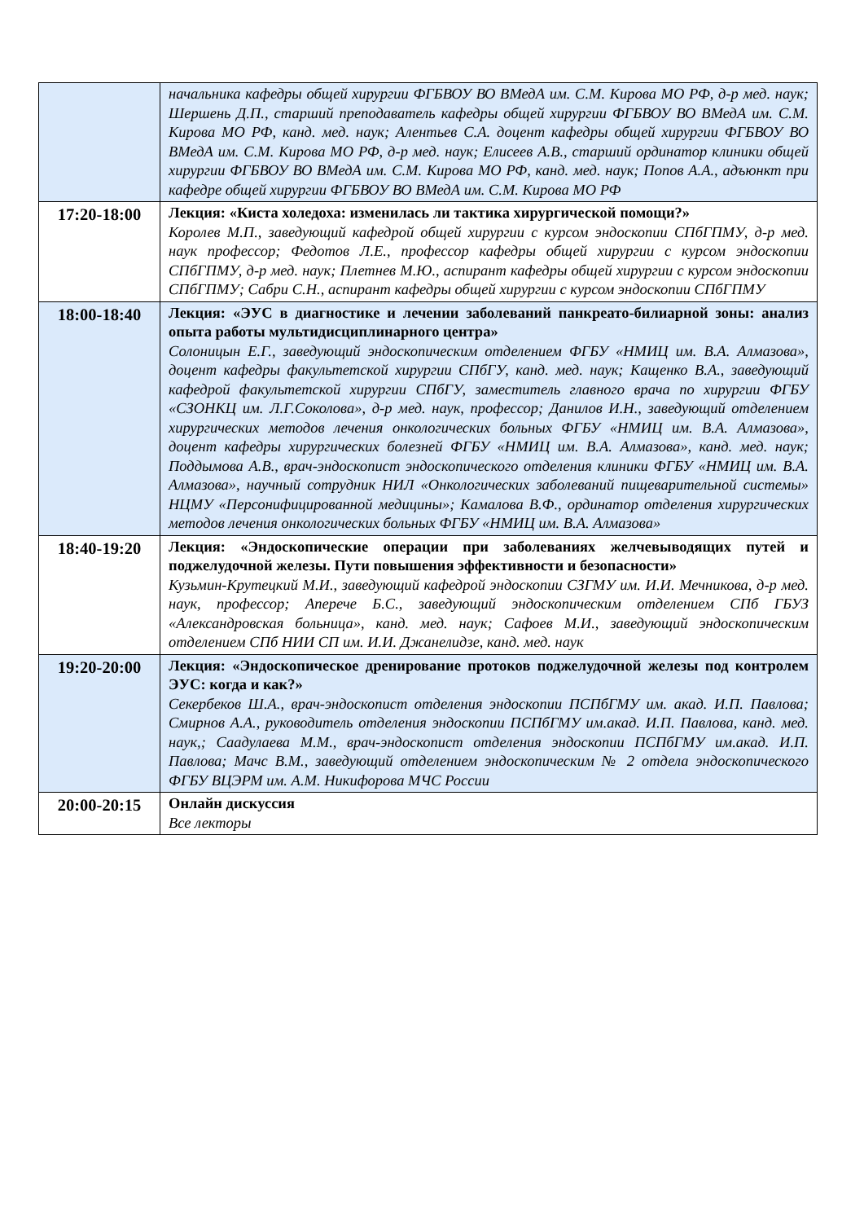| | начальника кафедры общей хирургии ФГБВОУ ВО ВМедА им. С.М. Кирова МО РФ, д-р мед. наук; Шершень Д.П., старший преподаватель кафедры общей хирургии ФГБВОУ ВО ВМедА им. С.М. Кирова МО РФ, канд. мед. наук; Алентьев С.А. доцент кафедры общей хирургии ФГБВОУ ВО ВМедА им. С.М. Кирова МО РФ, д-р мед. наук; Елисеев А.В., старший ординатор клиники общей хирургии ФГБВОУ ВО ВМедА им. С.М. Кирова МО РФ, канд. мед. наук; Попов А.А., адъюнкт при кафедре общей хирургии ФГБВОУ ВО ВМедА им. С.М. Кирова МО РФ |
| 17:20-18:00 | Лекция: «Киста холедоха: изменилась ли тактика хирургической помощи?» Королев М.П., заведующий кафедрой общей хирургии с курсом эндоскопии СПбГПМУ, д-р мед. наук профессор; Федотов Л.Е., профессор кафедры общей хирургии с курсом эндоскопии СПбГПМУ, д-р мед. наук; Плетнев М.Ю., аспирант кафедры общей хирургии с курсом эндоскопии СПбГПМУ; Сабри С.Н., аспирант кафедры общей хирургии с курсом эндоскопии СПбГПМУ |
| 18:00-18:40 | Лекция: «ЭУС в диагностике и лечении заболеваний панкреато-билиарной зоны: анализ опыта работы мультидисциплинарного центра» Солоницын Е.Г., заведующий эндоскопическим отделением ФГБУ «НМИЦ им. В.А. Алмазова», доцент кафедры факультетской хирургии СПбГУ, канд. мед. наук; Кащенко В.А., заведующий кафедрой факультетской хирургии СПбГУ, заместитель главного врача по хирургии ФГБУ «СЗОНКЦ им. Л.Г.Соколова», д-р мед. наук, профессор; Данилов И.Н., заведующий отделением хирургических методов лечения онкологических больных ФГБУ «НМИЦ им. В.А. Алмазова», доцент кафедры хирургических болезней ФГБУ «НМИЦ им. В.А. Алмазова», канд. мед. наук; Поддымова А.В., врач-эндоскопист эндоскопического отделения клиники ФГБУ «НМИЦ им. В.А. Алмазова», научный сотрудник НИЛ «Онкологических заболеваний пищеварительной системы» НЦМУ «Персонифицированной медицины»; Камалова В.Ф., ординатор отделения хирургических методов лечения онкологических больных ФГБУ «НМИЦ им. В.А. Алмазова» |
| 18:40-19:20 | Лекция: «Эндоскопические операции при заболеваниях желчевыводящих путей и поджелудочной железы. Пути повышения эффективности и безопасности» Кузьмин-Крутецкий М.И., заведующий кафедрой эндоскопии СЗГМУ им. И.И. Мечникова, д-р мед. наук, профессор; Аперече Б.С., заведующий эндоскопическим отделением СПб ГБУЗ «Александровская больница», канд. мед. наук; Сафоев М.И., заведующий эндоскопическим отделением СПб НИИ СП им. И.И. Джанелидзе, канд. мед. наук |
| 19:20-20:00 | Лекция: «Эндоскопическое дренирование протоков поджелудочной железы под контролем ЭУС: когда и как?» Секербеков Ш.А., врач-эндоскопист отделения эндоскопии ПСПбГМУ им. акад. И.П. Павлова; Смирнов А.А., руководитель отделения эндоскопии ПСПбГМУ им.акад. И.П. Павлова, канд. мед. наук,; Саадулаева М.М., врач-эндоскопист отделения эндоскопии ПСПбГМУ им.акад. И.П. Павлова; Мачс В.М., заведующий отделением эндоскопическим № 2 отдела эндоскопического ФГБУ ВЦЭРМ им. А.М. Никифорова МЧС России |
| 20:00-20:15 | Онлайн дискуссия Все лекторы |